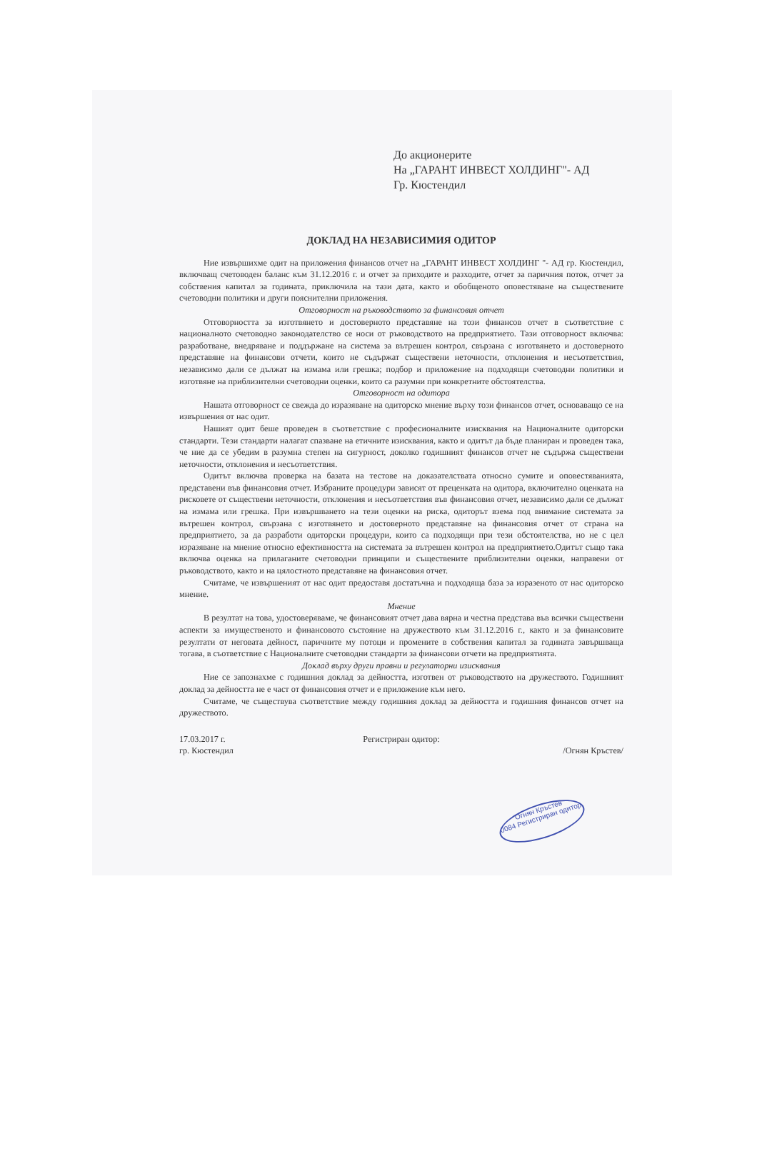До акционерите
На „ГАРАНТ ИНВЕСТ ХОЛДИНГ"- АД
Гр. Кюстендил
ДОКЛАД НА НЕЗАВИСИМИЯ ОДИТОР
Ние извършихме одит на приложения финансов отчет на „ГАРАНТ ИНВЕСТ ХОЛДИНГ "- АД гр. Кюстендил, включващ счетоводен баланс към 31.12.2016 г. и отчет за приходите и разходите, отчет за паричния поток, отчет за собствения капитал за годината, приключила на тази дата, както и обобщеното оповестяване на съществените счетоводни политики и други пояснителни приложения.
Отговорност на ръководството за финансовия отчет
Отговорността за изготвянето и достоверното представяне на този финансов отчет в съответствие с националното счетоводно законодателство се носи от ръководството на предприятието. Тази отговорност включва: разработване, внедряване и поддържане на система за вътрешен контрол, свързана с изготвянето и достоверното представяне на финансови отчети, които не съдържат съществени неточности, отклонения и несъответствия, независимо дали се дължат на измама или грешка; подбор и приложение на подходящи счетоводни политики и изготвяне на приблизителни счетоводни оценки, които са разумни при конкретните обстоятелства.
Отговорност на одитора
Нашата отговорност се свежда до изразяване на одиторско мнение върху този финансов отчет, основаващо се на извършения от нас одит.
Нашият одит беше проведен в съответствие с професионалните изисквания на Националните одиторски стандарти. Тези стандарти налагат спазване на етичните изисквания, както и одитът да бъде планиран и проведен така, че ние да се убедим в разумна степен на сигурност, доколко годишният финансов отчет не съдържа съществени неточности, отклонения и несъответствия.
Одитът включва проверка на базата на тестове на доказателствата относно сумите и оповестяванията, представени във финансовия отчет. Избраните процедури зависят от преценката на одитора, включително оценката на рисковете от съществени неточности, отклонения и несъответствия във финансовия отчет, независимо дали се дължат на измама или грешка. При извършването на тези оценки на риска, одиторът взема под внимание системата за вътрешен контрол, свързана с изготвянето и достоверното представяне на финансовия отчет от страна на предприятието, за да разработи одиторски процедури, които са подходящи при тези обстоятелства, но не с цел изразяване на мнение относно ефективността на системата за вътрешен контрол на предприятието.Одитът също така включва оценка на прилаганите счетоводни принципи и съществените приблизителни оценки, направени от ръководството, както и на цялостното представяне на финансовия отчет.
Считаме, че извършеният от нас одит предоставя достатъчна и подходяща база за изразеното от нас одиторско мнение.
Мнение
В резултат на това, удостоверяваме, че финансовият отчет дава вярна и честна представа във всички съществени аспекти за имущественото и финансовото състояние на дружеството към 31.12.2016 г., както и за финансовите резултати от неговата дейност, паричните му потоци и промените в собствения капитал за годината завършваща тогава, в съответствие с Националните счетоводни стандарти за финансови отчети на предприятията.
Доклад върху други правни и регулаторни изисквания
Ние се запознахме с годишния доклад за дейността, изготвен от ръководството на дружеството. Годишният доклад за дейността не е част от финансовия отчет и е приложение към него.
Считаме, че съществува съответствие между годишния доклад за дейността и годишния финансов отчет на дружеството.
17.03.2017 г.
гр. Кюстендил
Регистриран одитор:
/Огнян Кръстев/
Огнян Кръстев
0084 Регистриран одитор